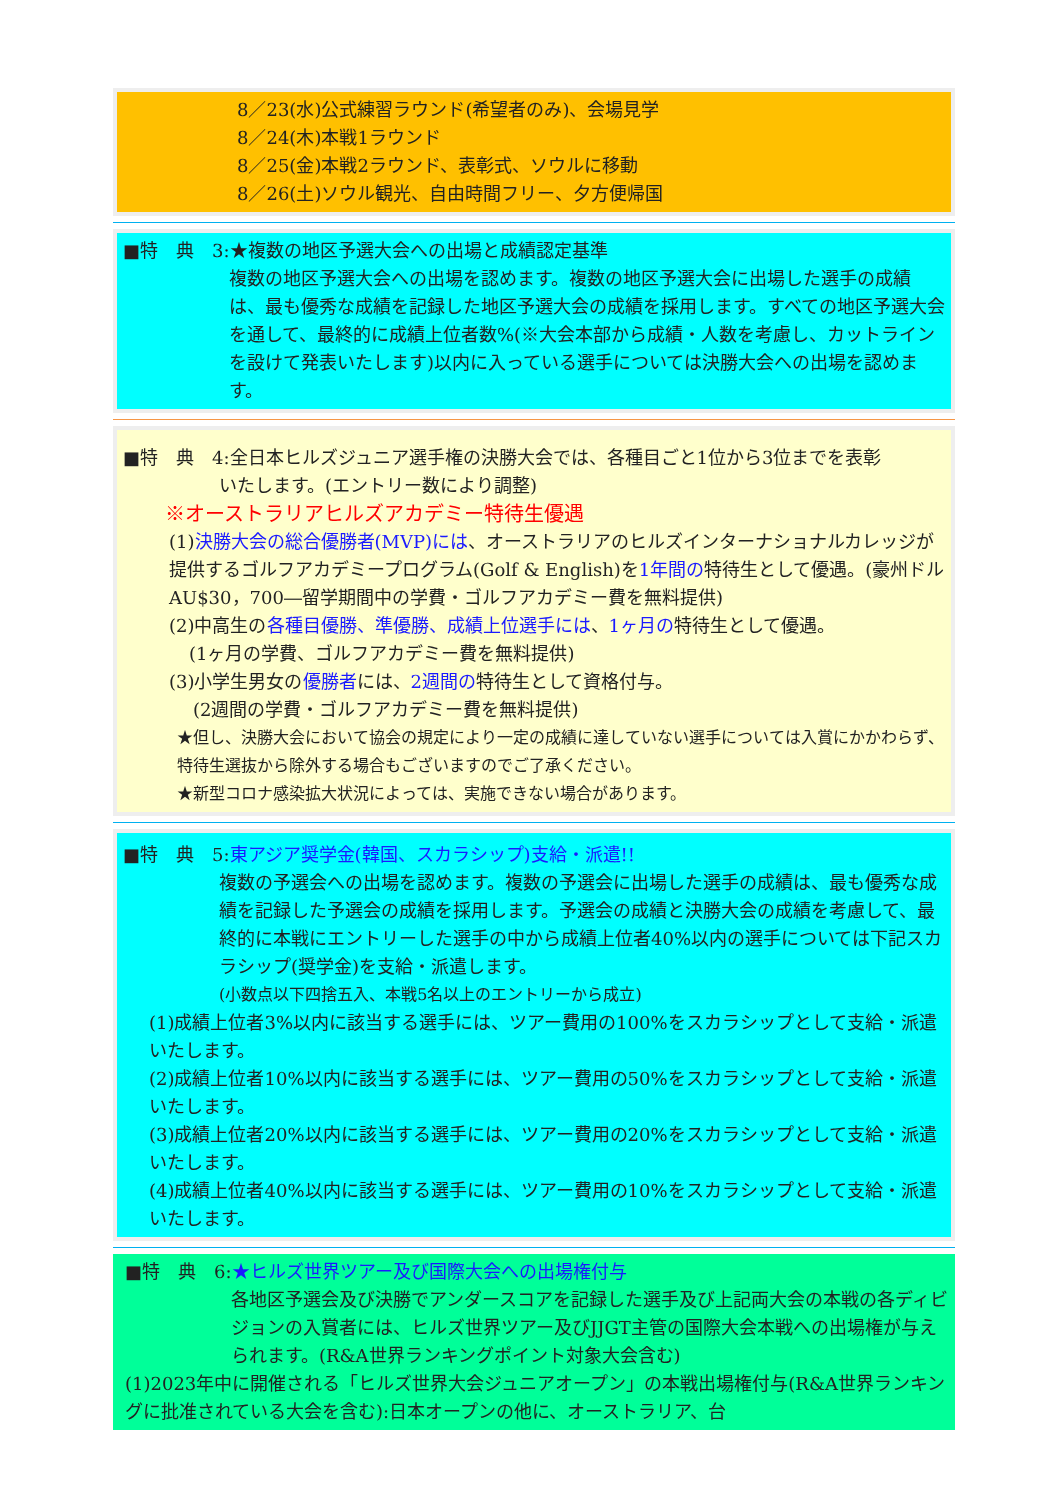8／23(水)公式練習ラウンド(希望者のみ)、会場見学
8／24(木)本戦1ラウンド
8／25(金)本戦2ラウンド、表彰式、ソウルに移動
8／26(土)ソウル観光、自由時間フリー、夕方便帰国
■特　典　3:★複数の地区予選大会への出場と成績認定基準
複数の地区予選大会への出場を認めます。複数の地区予選大会に出場した選手の成績は、最も優秀な成績を記録した地区予選大会の成績を採用します。すべての地区予選大会を通して、最終的に成績上位者数%(※大会本部から成績・人数を考慮し、カットラインを設けて発表いたします)以内に入っている選手については決勝大会への出場を認めます。
■特　典　4:全日本ヒルズジュニア選手権の決勝大会では、各種目ごと1位から3位までを表彰
いたします。(エントリー数により調整)
※オーストラリアヒルズアカデミー特待生優遇
(1)決勝大会の総合優勝者(MVP)には、オーストラリアのヒルズインターナショナルカレッジが提供するゴルフアカデミープログラム(Golf & English)を1年間の特待生として優遇。(豪州ドル AU$30，700―留学期間中の学費・ゴルフアカデミー費を無料提供)
(2)中高生の各種目優勝、準優勝、成績上位選手には、1ヶ月の特待生として優遇。
(1ヶ月の学費、ゴルフアカデミー費を無料提供)
(3)小学生男女の優勝者には、2週間の特待生として資格付与。
(2週間の学費・ゴルフアカデミー費を無料提供)
★但し、決勝大会において協会の規定により一定の成績に達していない選手については入賞にかかわらず、特待生選抜から除外する場合もございますのでご了承ください。
★新型コロナ感染拡大状況によっては、実施できない場合があります。
■特　典　5:東アジア奨学金(韓国、スカラシップ)支給・派遣!!
複数の予選会への出場を認めます。複数の予選会に出場した選手の成績は、最も優秀な成績を記録した予選会の成績を採用します。予選会の成績と決勝大会の成績を考慮して、最終的に本戦にエントリーした選手の中から成績上位者40%以内の選手については下記スカラシップ(奨学金)を支給・派遣します。
(小数点以下四捨五入、本戦5名以上のエントリーから成立)
(1)成績上位者3%以内に該当する選手には、ツアー費用の100%をスカラシップとして支給・派遣いたします。
(2)成績上位者10%以内に該当する選手には、ツアー費用の50%をスカラシップとして支給・派遣いたします。
(3)成績上位者20%以内に該当する選手には、ツアー費用の20%をスカラシップとして支給・派遣いたします。
(4)成績上位者40%以内に該当する選手には、ツアー費用の10%をスカラシップとして支給・派遣いたします。
■特　典　6:★ヒルズ世界ツアー及び国際大会への出場権付与
各地区予選会及び決勝でアンダースコアを記録した選手及び上記両大会の本戦の各ディビジョンの入賞者には、ヒルズ世界ツアー及びJJGT主管の国際大会本戦への出場権が与えられます。(R&A世界ランキングポイント対象大会含む)
(1)2023年中に開催される「ヒルズ世界大会ジュニアオープン」の本戦出場権付与(R&A世界ランキングに批准されている大会を含む):日本オープンの他に、オーストラリア、台